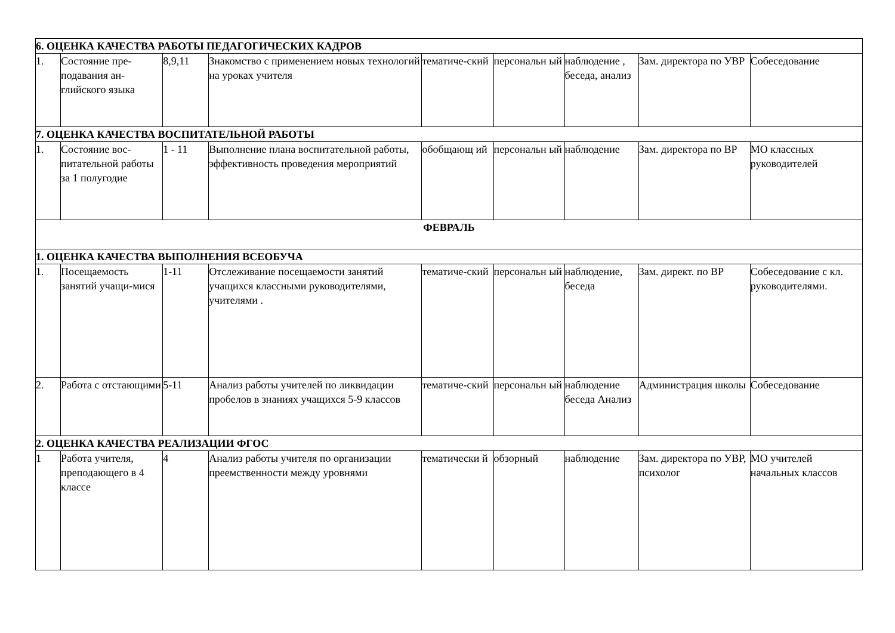| 6. ОЦЕНКА КАЧЕСТВА РАБОТЫ ПЕДАГОГИЧЕСКИХ КАДРОВ | | | | | | | | |
| 1. | Состояние пре-подавания ан-глийского языка | 8,9,11 | Знакомство с применением новых технологий на уроках учителя | тематиче-ский | персональн ый | наблюдение , беседа, анализ | Зам. директора по УВР | Собеседование |
| 7. ОЦЕНКА КАЧЕСТВА ВОСПИТАТЕЛЬНОЙ РАБОТЫ | | | | | | | | |
| 1. | Состояние вос-питательной работы за 1 полугодие | 1 - 11 | Выполнение плана воспитательной работы, эффективность проведения мероприятий | обобщающ ий | персональн ый | наблюдение | Зам. директора по ВР | МО классных руководителей |
| ФЕВРАЛЬ | | | | | | | | |
| 1. ОЦЕНКА КАЧЕСТВА ВЫПОЛНЕНИЯ ВСЕОБУЧА | | | | | | | | |
| 1. | Посещаемость занятий учащи-мися | 1-11 | Отслеживание посещаемости занятий учащихся классными руководителями, учителями . | тематиче-ский | персональн ый | наблюдение, беседа | Зам. директ. по ВР | Собеседование с кл. руководителями. |
| 2. | Работа с отстающими | 5-11 | Анализ работы учителей по ликвидации пробелов в знаниях учащихся 5-9 классов | тематиче-ский | персональн ый | наблюдение беседа Анализ | Администрация школы | Собеседование |
| 2. ОЦЕНКА КАЧЕСТВА РЕАЛИЗАЦИИ ФГОС | | | | | | | | |
| 1 | Работа учителя, преподающего в 4 классе | 4 | Анализ работы учителя по организации преемственности между уровнями | тематически й | обзорный | наблюдение | Зам. директора по УВР, психолог | МО учителей начальных классов |